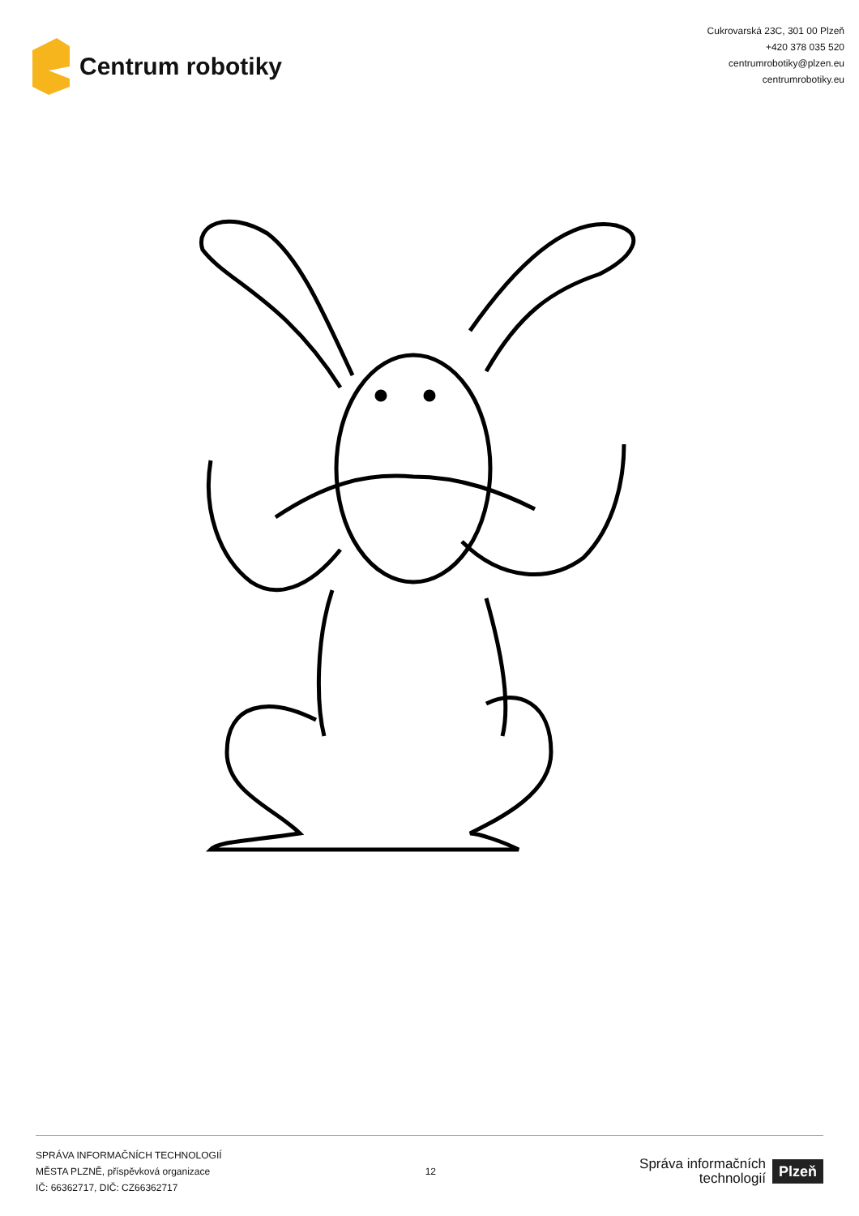Centrum robotiky
Cukrovarská 23C, 301 00 Plzeň
+420 378 035 520
centrumrobotiky@plzen.eu
centrumrobotiky.eu
SPRÁVA INFORMAČNÍCH TECHNOLOGIÍ
MĚSTA PLZNĚ, příspěvková organizace
IČ: 66362717, DIČ: CZ66362717
12
Správa informačních
technologií Plzeň